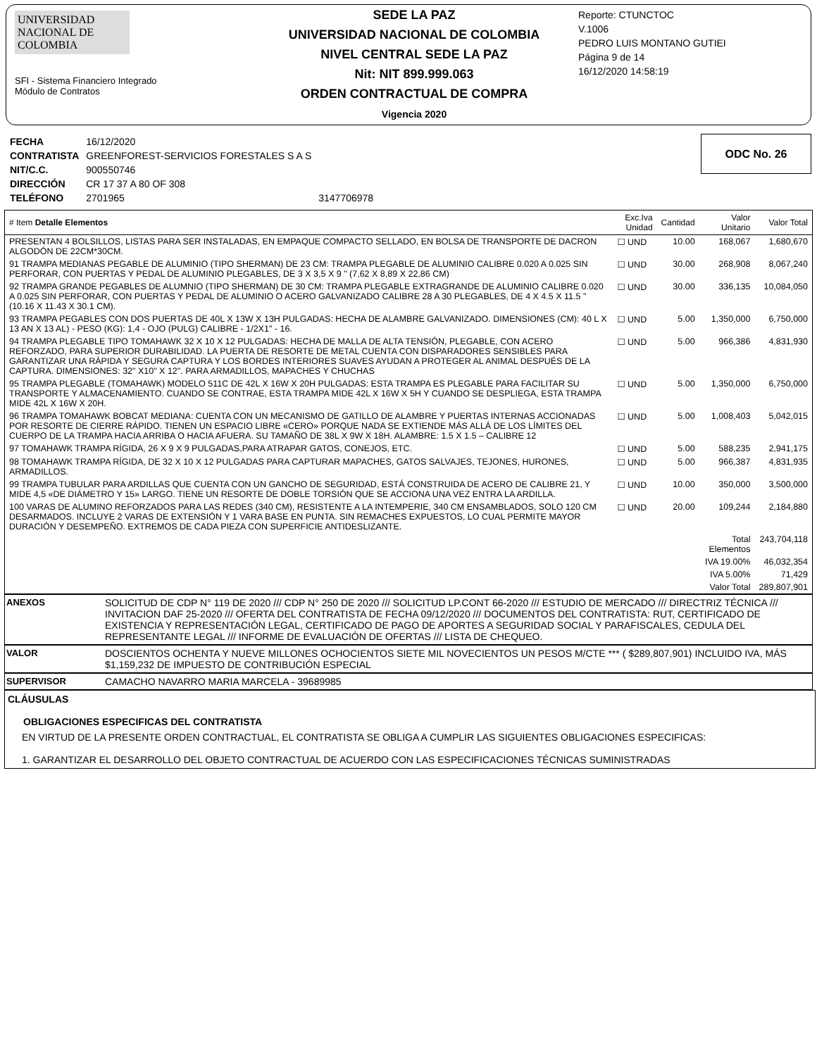UNIVERSIDAD NACIONAL DE COLOMBIA
SFI - Sistema Financiero Integrado
Módulo de Contratos
SEDE LA PAZ
UNIVERSIDAD NACIONAL DE COLOMBIA
NIVEL CENTRAL SEDE LA PAZ
Nit: NIT 899.999.063
ORDEN CONTRACTUAL DE COMPRA
Vigencia 2020
Reporte: CTUNCTOC
V.1006
PEDRO LUIS MONTANO GUTIEI
Página 9 de 14
16/12/2020 14:58:19
| FECHA | 16/12/2020 | |
| CONTRATISTA | GREENFOREST-SERVICIOS FORESTALES S A S | |
| NIT/C.C. | 900550746 | |
| DIRECCIÓN | CR 17 37 A 80 OF 308 | |
| TELÉFONO | 2701965 | 3147706978 |
ODC No. 26
| # Item Detalle Elementos | Exc.Iva Unidad | Cantidad | Valor Unitario | Valor Total |
| --- | --- | --- | --- | --- |
| PRESENTAN 4 BOLSILLOS, LISTAS PARA SER INSTALADAS, EN EMPAQUE COMPACTO SELLADO, EN BOLSA DE TRANSPORTE DE DACRON ALGODÓN DE 22CM*30CM. | ☐ UND | 10.00 | 168,067 | 1,680,670 |
| 91 TRAMPA MEDIANAS PEGABLE DE ALUMINIO (TIPO SHERMAN) DE 23 CM: TRAMPA PLEGABLE DE ALUMINIO CALIBRE 0.020 A 0.025 SIN PERFORAR, CON PUERTAS Y PEDAL DE ALUMINIO PLEGABLES, DE 3 X 3,5 X 9 " (7,62 X 8,89 X 22,86 CM) | ☐ UND | 30.00 | 268,908 | 8,067,240 |
| 92 TRAMPA GRANDE PEGABLES DE ALUMNIO (TIPO SHERMAN) DE 30 CM: TRAMPA PLEGABLE EXTRAGRANDE DE ALUMINIO CALIBRE 0.020 A 0.025 SIN PERFORAR, CON PUERTAS Y PEDAL DE ALUMINIO O ACERO GALVANIZADO CALIBRE 28 A 30 PLEGABLES, DE 4 X 4.5 X 11.5 " (10.16 X 11.43 X 30.1 CM). | ☐ UND | 30.00 | 336,135 | 10,084,050 |
| 93 TRAMPA PEGABLES CON DOS PUERTAS DE 40L X 13W X 13H PULGADAS: HECHA DE ALAMBRE GALVANIZADO. DIMENSIONES (CM): 40 L X 13 AN X 13 AL) - PESO (KG): 1,4 - OJO (PULG) CALIBRE - 1/2X1" - 16. | ☐ UND | 5.00 | 1,350,000 | 6,750,000 |
| 94 TRAMPA PLEGABLE TIPO TOMAHAWK 32 X 10 X 12 PULGADAS: HECHA DE MALLA DE ALTA TENSIÓN, PLEGABLE, CON ACERO REFORZADO, PARA SUPERIOR DURABILIDAD. LA PUERTA DE RESORTE DE METAL CUENTA CON DISPARADORES SENSIBLES PARA GARANTIZAR UNA RÁPIDA Y SEGURA CAPTURA Y LOS BORDES INTERIORES SUAVES AYUDAN A PROTEGER AL ANIMAL DESPUÉS DE LA CAPTURA. DIMENSIONES: 32" X10" X 12". PARA ARMADILLOS, MAPACHES Y CHUCHAS | ☐ UND | 5.00 | 966,386 | 4,831,930 |
| 95 TRAMPA PLEGABLE (TOMAHAWK) MODELO 511C DE 42L X 16W X 20H PULGADAS: ESTA TRAMPA ES PLEGABLE PARA FACILITAR SU TRANSPORTE Y ALMACENAMIENTO. CUANDO SE CONTRAE, ESTA TRAMPA MIDE 42L X 16W X 5H Y CUANDO SE DESPLIEGA, ESTA TRAMPA MIDE 42L X 16W X 20H. | ☐ UND | 5.00 | 1,350,000 | 6,750,000 |
| 96 TRAMPA TOMAHAWK BOBCAT MEDIANA: CUENTA CON UN MECANISMO DE GATILLO DE ALAMBRE Y PUERTAS INTERNAS ACCIONADAS POR RESORTE DE CIERRE RÁPIDO. TIENEN UN ESPACIO LIBRE «CERO» PORQUE NADA SE EXTIENDE MÁS ALLÁ DE LOS LÍMITES DEL CUERPO DE LA TRAMPA HACIA ARRIBA O HACIA AFUERA. SU TAMAÑO DE 38L X 9W X 18H. ALAMBRE: 1.5 X 1.5 – CALIBRE 12 | ☐ UND | 5.00 | 1,008,403 | 5,042,015 |
| 97 TOMAHAWK TRAMPA RÍGIDA, 26 X 9 X 9 PULGADAS,PARA ATRAPAR GATOS, CONEJOS, ETC. | ☐ UND | 5.00 | 588,235 | 2,941,175 |
| 98 TOMAHAWK TRAMPA RÍGIDA, DE 32 X 10 X 12 PULGADAS PARA CAPTURAR MAPACHES, GATOS SALVAJES, TEJONES, HURONES, ARMADILLOS. | ☐ UND | 5.00 | 966,387 | 4,831,935 |
| 99 TRAMPA TUBULAR PARA ARDILLAS QUE CUENTA CON UN GANCHO DE SEGURIDAD, ESTÁ CONSTRUIDA DE ACERO DE CALIBRE 21, Y MIDE 4,5 «DE DIÁMETRO Y 15» LARGO. TIENE UN RESORTE DE DOBLE TORSIÓN QUE SE ACCIONA UNA VEZ ENTRA LA ARDILLA. | ☐ UND | 10.00 | 350,000 | 3,500,000 |
| 100 VARAS DE ALUMINO REFORZADOS PARA LAS REDES (340 CM), RESISTENTE A LA INTEMPERIE, 340 CM ENSAMBLADOS, SOLO 120 CM DESARMADOS. INCLUYE 2 VARAS DE EXTENSIÓN Y 1 VARA BASE EN PUNTA. SIN REMACHES EXPUESTOS, LO CUAL PERMITE MAYOR DURACIÓN Y DESEMPEÑO. EXTREMOS DE CADA PIEZA CON SUPERFICIE ANTIDESLIZANTE. | ☐ UND | 20.00 | 109,244 | 2,184,880 |
| | | | Total Elementos | 243,704,118 |
| | | | IVA 19.00% | 46,032,354 |
| | | | IVA 5.00% | 71,429 |
| | | | Valor Total | 289,807,901 |
ANEXOS SOLICITUD DE CDP N° 119 DE 2020 /// CDP N° 250 DE 2020 /// SOLICITUD LP.CONT 66-2020 /// ESTUDIO DE MERCADO /// DIRECTRIZ TÉCNICA /// INVITACION DAF 25-2020 /// OFERTA DEL CONTRATISTA DE FECHA 09/12/2020 /// DOCUMENTOS DEL CONTRATISTA: RUT, CERTIFICADO DE EXISTENCIA Y REPRESENTACIÓN LEGAL, CERTIFICADO DE PAGO DE APORTES A SEGURIDAD SOCIAL Y PARAFISCALES, CEDULA DEL REPRESENTANTE LEGAL /// INFORME DE EVALUACIÓN DE OFERTAS /// LISTA DE CHEQUEO.
VALOR DOSCIENTOS OCHENTA Y NUEVE MILLONES OCHOCIENTOS SIETE MIL NOVECIENTOS UN PESOS M/CTE *** ( $289,807,901) INCLUIDO IVA, MÁS $1,159,232 DE IMPUESTO DE CONTRIBUCIÓN ESPECIAL
SUPERVISOR CAMACHO NAVARRO MARIA MARCELA - 39689985
CLÁUSULAS
OBLIGACIONES ESPECIFICAS DEL CONTRATISTA
EN VIRTUD DE LA PRESENTE ORDEN CONTRACTUAL, EL CONTRATISTA SE OBLIGA A CUMPLIR LAS SIGUIENTES OBLIGACIONES ESPECIFICAS:
1. GARANTIZAR EL DESARROLLO DEL OBJETO CONTRACTUAL DE ACUERDO CON LAS ESPECIFICACIONES TÉCNICAS SUMINISTRADAS